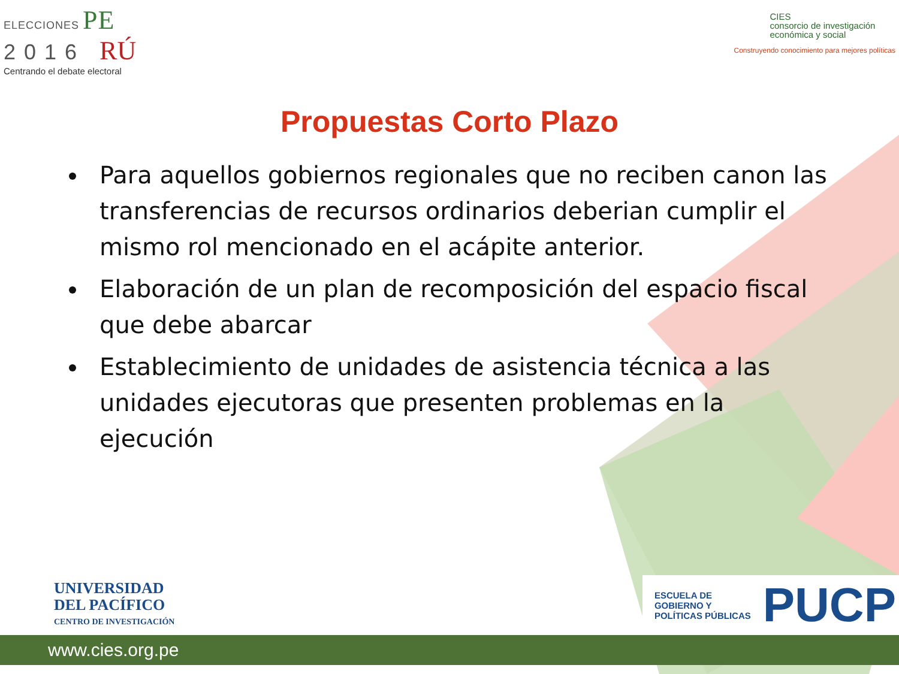ELECCIONES PE
2016 RÚ
Centrando el debate electoral
CIES
consorcio de investigación
económica y social
Construyendo conocimiento para mejores políticas
Propuestas Corto Plazo
Para aquellos gobiernos regionales que no reciben canon las transferencias de recursos ordinarios deberian cumplir el mismo rol mencionado en el acápite anterior.
Elaboración de un plan de recomposición del espacio fiscal que debe abarcar
Establecimiento de unidades de asistencia técnica a las unidades ejecutoras que presenten problemas en la ejecución
UNIVERSIDAD
DEL PACÍFICO
CENTRO DE INVESTIGACIÓN
ESCUELA DE
GOBIERNO Y
POLÍTICAS PÚBLICAS
PUCP
www.cies.org.pe